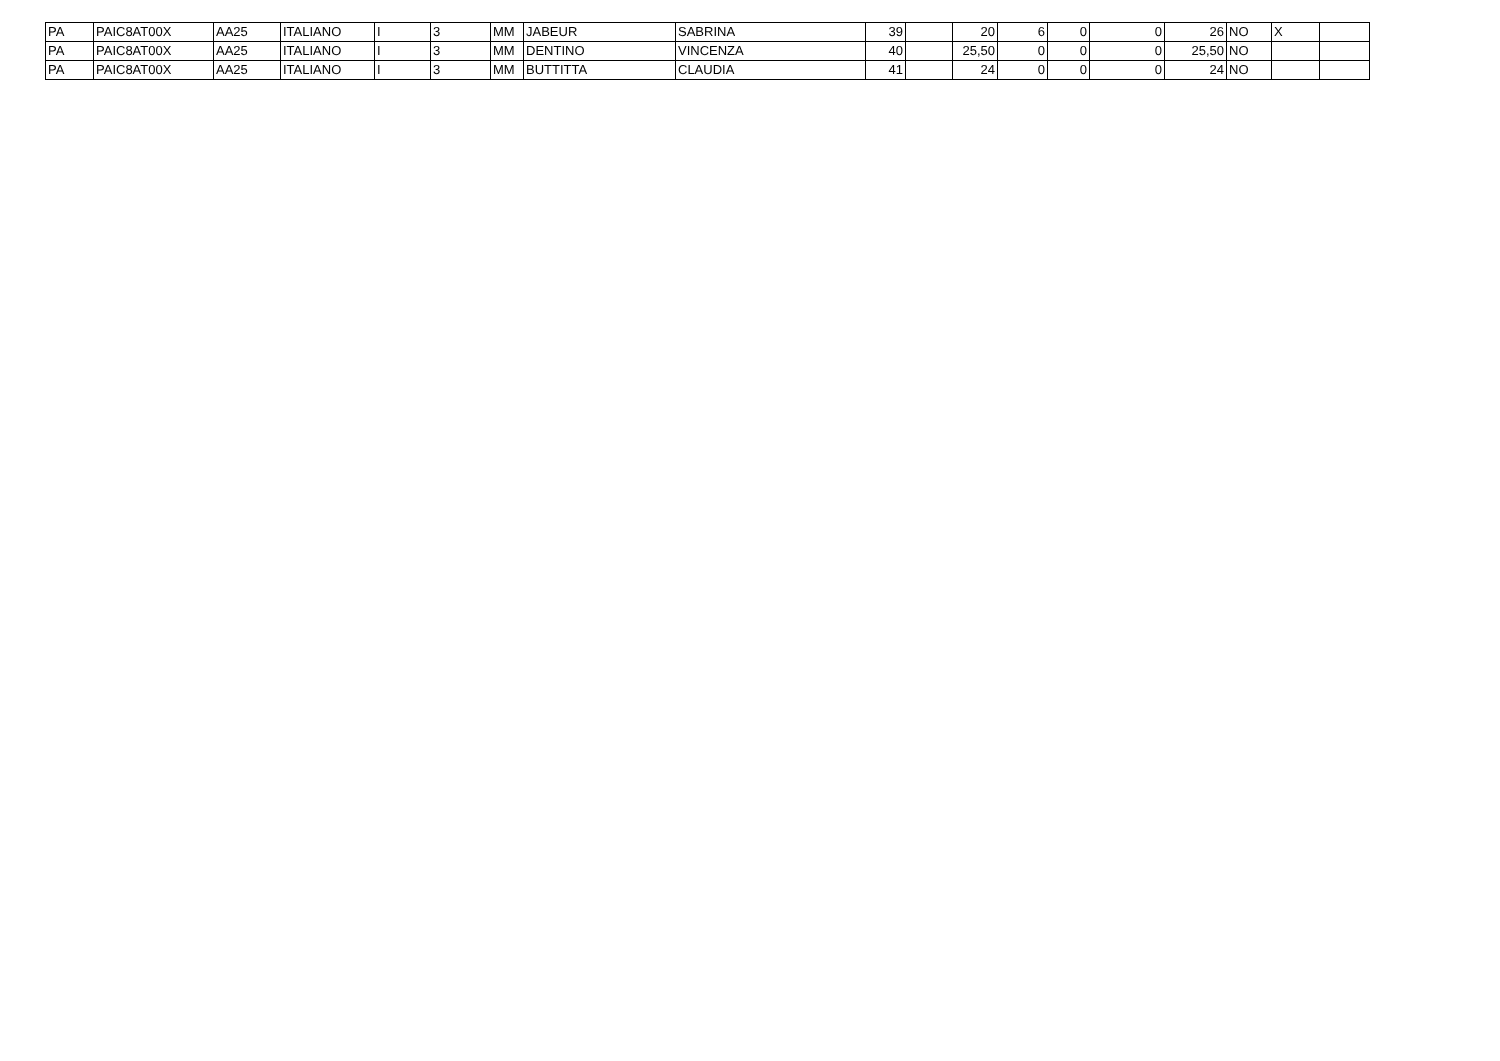| PA | PAIC8AT00X | AA25 | ITALIANO | I | 3 | MM | JABEUR | SABRINA | 39 | | 20 | 6 | 0 | 0 | 26 | NO | X | |
| PA | PAIC8AT00X | AA25 | ITALIANO | I | 3 | MM | DENTINO | VINCENZA | 40 | | 25,50 | 0 | 0 | 0 | 25,50 | NO | | |
| PA | PAIC8AT00X | AA25 | ITALIANO | I | 3 | MM | BUTTITTA | CLAUDIA | 41 | | 24 | 0 | 0 | 0 | 24 | NO | | |